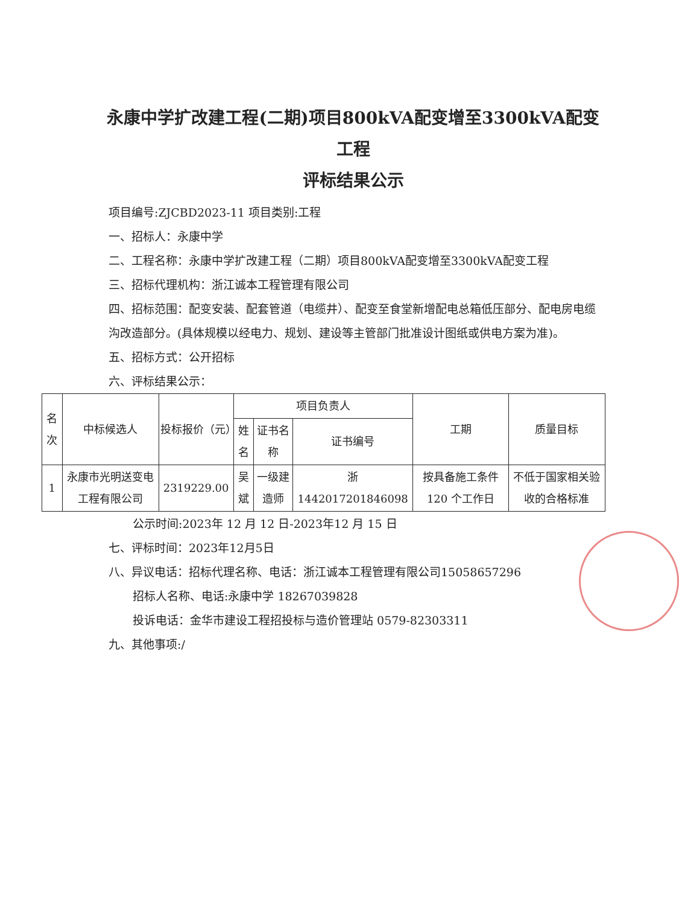永康中学扩改建工程(二期)项目800kVA配变增至3300kVA配变工程
评标结果公示
项目编号:ZJCBD2023-11 项目类别:工程
一、招标人：永康中学
二、工程名称：永康中学扩改建工程（二期）项目800kVA配变增至3300kVA配变工程
三、招标代理机构：浙江诚本工程管理有限公司
四、招标范围：配变安装、配套管道（电缆井）、配变至食堂新增配电总箱低压部分、配电房电缆沟改造部分。(具体规模以经电力、规划、建设等主管部门批准设计图纸或供电方案为准)。
五、招标方式：公开招标
六、评标结果公示：
| 名次 | 中标候选人 | 投标报价（元） | 项目负责人 | | | 工期 | 质量目标 |
| --- | --- | --- | --- | --- | --- | --- | --- |
| | | | 姓名 | 证书名称 | 证书编号 | | |
| 1 | 永康市光明送变电工程有限公司 | 2319229.00 | 吴斌 | 一级建造师 | 浙1442017201846098 | 按具备施工条件120 个工作日 | 不低于国家相关验收的合格标准 |
公示时间:2023年 12 月 12 日-2023年12 月 15 日
七、评标时间：2023年12月5日
八、异议电话：招标代理名称、电话：浙江诚本工程管理有限公司15058657296
招标人名称、电话:永康中学 18267039828
投诉电话：金华市建设工程招投标与造价管理站 0579-82303311
九、其他事项:/